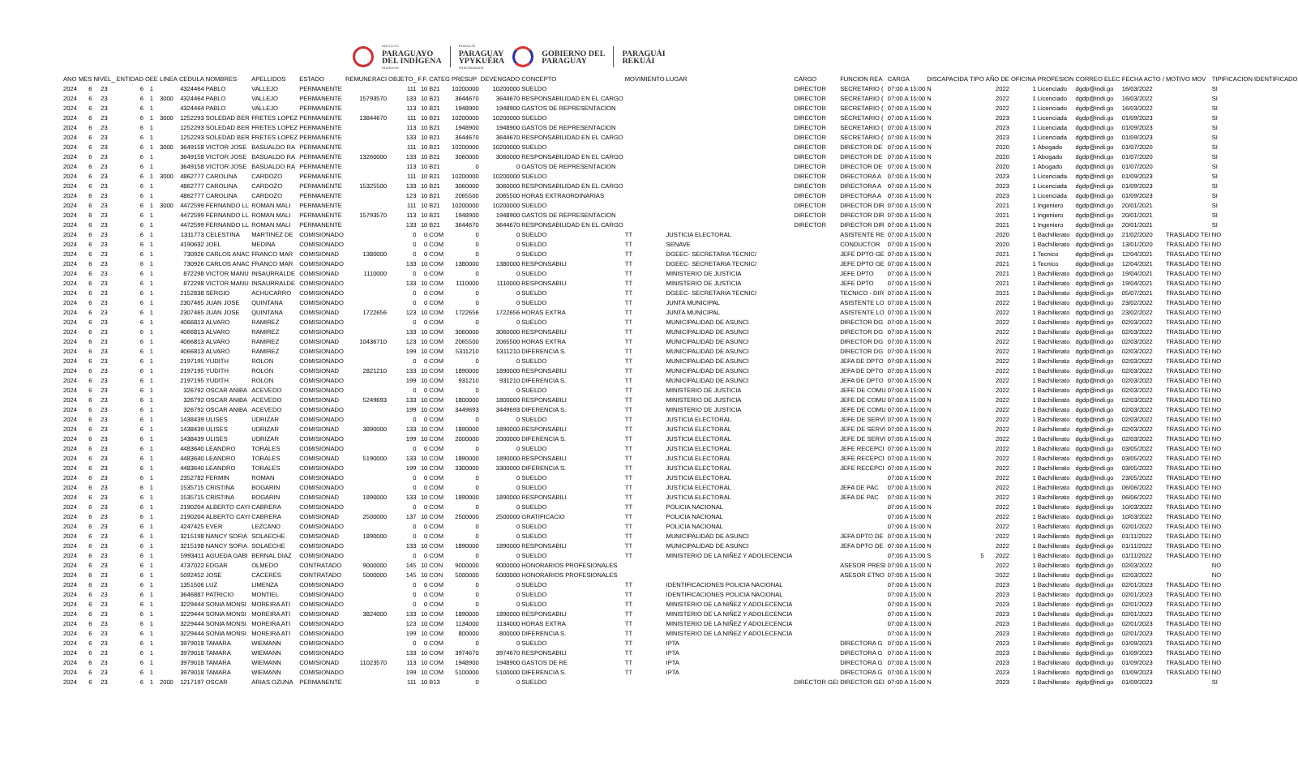INSTITUTO
PARAGUAYO
DEL INDÍGENA
PARAGUAY
PARAGUÁI
PARAGUAY
YPYKUÉRA
ÑANGAREKOHA
GOBIERNO DEL
PARAGUAY
PARAGUÁI
REKUÁI
| ANO | MES | NIVEL_ | ENTIDAD | OEE | LINEA | CEDULA | NOMBRES | APELLIDOS | ESTADO | REMUNERACI | OBJETO_ | F.F. | CATEG | PRESUP | DEVENGADO | CONCEPTO | MOVIMIENTO | LUGAR | CARGO | FUNCION REA | CARGA | DISCAPACIDA | TIPO | AÑO DE | OFICINA | PROFESION | CORREO ELEC | FECHA ACTO / | MOTIVO MOV | TIPIFICACION | IDENTIFICADO |
| --- | --- | --- | --- | --- | --- | --- | --- | --- | --- | --- | --- | --- | --- | --- | --- | --- | --- | --- | --- | --- | --- | --- | --- | --- | --- | --- | --- | --- | --- | --- | --- |
| 2024 | 6 | 23 | 6 | 1 | | 4324464 | PABLO | VALLEJO | PERMANENTE | | 111 | 10 | B21 | 10200000 | 10200000 | SUELDO | | | DIRECTOR | SECRETARIO ( | 07:00 A 15:00 | N | | 2022 | 1 | Licenciado | dgdp@indi.go | 16/03/2022 | | SI | |
| 2024 | 6 | 23 | 6 | 1 | 3000 | 4324464 | PABLO | VALLEJO | PERMANENTE | 15793570 | 133 | 10 | B21 | 3644670 | 3644670 | RESPONSABILIDAD EN EL CARGO | | | DIRECTOR | SECRETARIO ( | 07:00 A 15:00 | N | | 2022 | 1 | Licenciado | dgdp@indi.go | 16/03/2022 | | SI | |
| 2024 | 6 | 23 | 6 | 1 | | 4324464 | PABLO | VALLEJO | PERMANENTE | | 113 | 10 | B21 | 1948900 | 1948900 | GASTOS DE REPRESENTACION | | | DIRECTOR | SECRETARIO ( | 07:00 A 15:00 | N | | 2022 | 1 | Licenciado | dgdp@indi.go | 16/03/2022 | | SI | |
| 2024 | 6 | 23 | 6 | 1 | 3000 | 1252293 | SOLEDAD BER | FRETES LOPEZ | PERMANENTE | 13844670 | 111 | 10 | B21 | 10200000 | 10200000 | SUELDO | | | DIRECTOR | SECRETARIO ( | 07:00 A 15:00 | N | | 2023 | 1 | Licenciada | dgdp@indi.go | 01/09/2023 | | SI | |
| 2024 | 6 | 23 | 6 | 1 | | 1252293 | SOLEDAD BER | FRETES LOPEZ | PERMANENTE | | 113 | 10 | B21 | 1948900 | 1948900 | GASTOS DE REPRESENTACION | | | DIRECTOR | SECRETARIO ( | 07:00 A 15:00 | N | | 2023 | 1 | Licenciada | dgdp@indi.go | 01/09/2023 | | SI | |
| 2024 | 6 | 23 | 6 | 1 | | 1252293 | SOLEDAD BER | FRETES LOPEZ | PERMANENTE | | 133 | 10 | B21 | 3644670 | 3644670 | RESPONSABILIDAD EN EL CARGO | | | DIRECTOR | SECRETARIO ( | 07:00 A 15:00 | N | | 2023 | 1 | Licenciada | dgdp@indi.go | 01/09/2023 | | SI | |
| 2024 | 6 | 23 | 6 | 1 | 3000 | 3649158 | VICTOR JOSE | BASUALDO RA | PERMANENTE | | 111 | 10 | B21 | 10200000 | 10200000 | SUELDO | | | DIRECTOR | DIRECTOR DE | 07:00 A 15:00 | N | | 2020 | 1 | Abogado | dgdp@indi.go | 01/07/2020 | | SI | |
| 2024 | 6 | 23 | 6 | 1 | | 3649158 | VICTOR JOSE | BASUALDO RA | PERMANENTE | 13260000 | 133 | 10 | B21 | 3060000 | 3060000 | RESPONSABILIDAD EN EL CARGO | | | DIRECTOR | DIRECTOR DE | 07:00 A 15:00 | N | | 2020 | 1 | Abogado | dgdp@indi.go | 01/07/2020 | | SI | |
| 2024 | 6 | 23 | 6 | 1 | | 3649158 | VICTOR JOSE | BASUALDO RA | PERMANENTE | | 113 | 10 | B21 | 0 | 0 | GASTOS DE REPRESENTACION | | | DIRECTOR | DIRECTOR DE | 07:00 A 15:00 | N | | 2020 | 1 | Abogado | dgdp@indi.go | 01/07/2020 | | SI | |
| 2024 | 6 | 23 | 6 | 1 | 3000 | 4862777 | CAROLINA | CARDOZO | PERMANENTE | | 111 | 10 | B21 | 10200000 | 10200000 | SUELDO | | | DIRECTOR | DIRECTORA A | 07:00 A 15:00 | N | | 2023 | 1 | Licenciada | dgdp@indi.go | 01/09/2023 | | SI | |
| 2024 | 6 | 23 | 6 | 1 | | 4862777 | CAROLINA | CARDOZO | PERMANENTE | 15325500 | 133 | 10 | B21 | 3060000 | 3060000 | RESPONSABILIDAD EN EL CARGO | | | DIRECTOR | DIRECTORA A | 07:00 A 15:00 | N | | 2023 | 1 | Licenciada | dgdp@indi.go | 01/09/2023 | | SI | |
| 2024 | 6 | 23 | 6 | 1 | | 4862777 | CAROLINA | CARDOZO | PERMANENTE | | 123 | 10 | B21 | 2065500 | 2065500 | HORAS EXTRAORDINARIAS | | | DIRECTOR | DIRECTORA A | 07:00 A 15:00 | N | | 2023 | 1 | Licenciada | dgdp@indi.go | 01/09/2023 | | SI | |
| 2024 | 6 | 23 | 6 | 1 | 3000 | 4472599 | FERNANDO LL | ROMAN MALI | PERMANENTE | | 111 | 10 | B21 | 10200000 | 10200000 | SUELDO | | | DIRECTOR | DIRECTOR DIR | 07:00 A 15:00 | N | | 2021 | 1 | Ingeniero | dgdp@indi.go | 20/01/2021 | | SI | |
| 2024 | 6 | 23 | 6 | 1 | | 4472599 | FERNANDO LL | ROMAN MALI | PERMANENTE | 15793570 | 113 | 10 | B21 | 1948900 | 1948900 | GASTOS DE REPRESENTACION | | | DIRECTOR | DIRECTOR DIR | 07:00 A 15:00 | N | | 2021 | 1 | Ingeniero | dgdp@indi.go | 20/01/2021 | | SI | |
| 2024 | 6 | 23 | 6 | 1 | | 4472599 | FERNANDO LL | ROMAN MALI | PERMANENTE | | 133 | 10 | B21 | 3644670 | 3644670 | RESPONSABILIDAD EN EL CARGO | | | DIRECTOR | DIRECTOR DIR | 07:00 A 15:00 | N | | 2021 | 1 | Ingeniero | dgdp@indi.go | 20/01/2021 | | SI | |
| 2024 | 6 | 23 | 6 | 1 | | 1311773 | CELESTINA | MARTINEZ DE | COMISIONADO | | 0 | 0 | COM | 0 | 0 | SUELDO | TT | JUSTICIA ELECTORAL | | ASISTENTE RE | 07:00 A 15:00 | N | | 2020 | 1 | Bachillerato | dgdp@indi.go | 21/02/2020 | TRASLADO TEI | NO | |
| 2024 | 6 | 23 | 6 | 1 | | 4190632 | JOEL | MEDINA | COMISIONADO | | 0 | 0 | COM | 0 | 0 | SUELDO | TT | SENAVE | | CONDUCTOR | 07:00 A 15:00 | N | | 2020 | 1 | Bachillerato | dgdp@indi.go | 13/01/2020 | TRASLADO TEI | NO | |
| 2024 | 6 | 23 | 6 | 1 | | 730926 | CARLOS ANAC | FRANCO MAR | COMISIONAD | 1380000 | 0 | 0 | COM | 0 | 0 | SUELDO | TT | DGEEC- SECRETARIA TECNIC/ | | JEFE DPTO GE | 07:00 A 15:00 | N | | 2021 | 1 | Tecnico | dgdp@indi.go | 12/04/2021 | TRASLADO TEI | NO | |
| 2024 | 6 | 23 | 6 | 1 | | 730926 | CARLOS ANAC | FRANCO MAR | COMISIONADO | | 133 | 10 | COM | 1380000 | 1380000 | RESPONSABILI | TT | DGEEC- SECRETARIA TECNIC/ | | JEFE DPTO GE | 07:00 A 15:00 | N | | 2021 | 1 | Tecnico | dgdp@indi.go | 12/04/2021 | TRASLADO TEI | NO | |
| 2024 | 6 | 23 | 6 | 1 | | 872298 | VICTOR MANU | INSAURRALDE | COMISIONAD | 1110000 | 0 | 0 | COM | 0 | 0 | SUELDO | TT | MINISTERIO DE JUSTICIA | | JEFE DPTO | 07:00 A 15:00 | N | | 2021 | 1 | Bachillerato | dgdp@indi.go | 19/04/2021 | TRASLADO TEI | NO | |
| 2024 | 6 | 23 | 6 | 1 | | 872298 | VICTOR MANU | INSAURRALDE | COMISIONADO | | 133 | 10 | COM | 1110000 | 1110000 | RESPONSABILI | TT | MINISTERIO DE JUSTICIA | | JEFE DPTO | 07:00 A 15:00 | N | | 2021 | 1 | Bachillerato | dgdp@indi.go | 19/04/2021 | TRASLADO TEI | NO | |
| 2024 | 6 | 23 | 6 | 1 | | 2152838 | SERGIO | ACHUCARRO | COMISIONADO | | 0 | 0 | COM | 0 | 0 | SUELDO | TT | DGEEC- SECRETARIA TECNIC/ | | TECNICO - DIR | 07:00 A 15:00 | N | | 2021 | 1 | Bachillerato | dgdp@indi.go | 05/07/2021 | TRASLADO TEI | NO | |
| 2024 | 6 | 23 | 6 | 1 | | 2307465 | JUAN JOSE | QUINTANA | COMISIONADO | | 0 | 0 | COM | 0 | 0 | SUELDO | TT | JUNTA MUNICIPAL | | ASISTENTE LO | 07:00 A 15:00 | N | | 2022 | 1 | Bachillerato | dgdp@indi.go | 23/02/2022 | TRASLADO TEI | NO | |
| 2024 | 6 | 23 | 6 | 1 | | 2307465 | JUAN JOSE | QUINTANA | COMISIONAD | 1722656 | 123 | 10 | COM | 1722656 | 1722656 | HORAS EXTRA | TT | JUNTA MUNICIPAL | | ASISTENTE LO | 07:00 A 15:00 | N | | 2022 | 1 | Bachillerato | dgdp@indi.go | 23/02/2022 | TRASLADO TEI | NO | |
| 2024 | 6 | 23 | 6 | 1 | | 4066813 | ALVARO | RAMIREZ | COMISIONADO | | 0 | 0 | COM | 0 | 0 | SUELDO | TT | MUNICIPALIDAD DE ASUNCI | | DIRECTOR DG | 07:00 A 15:00 | N | | 2022 | 1 | Bachillerato | dgdp@indi.go | 02/03/2022 | TRASLADO TEI | NO | |
| 2024 | 6 | 23 | 6 | 1 | | 4066813 | ALVARO | RAMIREZ | COMISIONADO | | 133 | 10 | COM | 3060000 | 3060000 | RESPONSABILI | TT | MUNICIPALIDAD DE ASUNCI | | DIRECTOR DG | 07:00 A 15:00 | N | | 2022 | 1 | Bachillerato | dgdp@indi.go | 02/03/2022 | TRASLADO TEI | NO | |
| 2024 | 6 | 23 | 6 | 1 | | 4066813 | ALVARO | RAMIREZ | COMISIONAD | 10436710 | 123 | 10 | COM | 2065500 | 2065500 | HORAS EXTRA | TT | MUNICIPALIDAD DE ASUNCI | | DIRECTOR DG | 07:00 A 15:00 | N | | 2022 | 1 | Bachillerato | dgdp@indi.go | 02/03/2022 | TRASLADO TEI | NO | |
| 2024 | 6 | 23 | 6 | 1 | | 4066813 | ALVARO | RAMIREZ | COMISIONADO | | 199 | 10 | COM | 5311210 | 5311210 | DIFERENCIA S. | TT | MUNICIPALIDAD DE ASUNCI | | DIRECTOR DG | 07:00 A 15:00 | N | | 2022 | 1 | Bachillerato | dgdp@indi.go | 02/03/2022 | TRASLADO TEI | NO | |
| 2024 | 6 | 23 | 6 | 1 | | 2197195 | YUDITH | ROLON | COMISIONADO | | 0 | 0 | COM | 0 | 0 | SUELDO | TT | MUNICIPALIDAD DE ASUNCI | | JEFA DE DPTO | 07:00 A 15:00 | N | | 2022 | 1 | Bachillerato | dgdp@indi.go | 02/03/2022 | TRASLADO TEI | NO | |
| 2024 | 6 | 23 | 6 | 1 | | 2197195 | YUDITH | ROLON | COMISIONAD | 2821210 | 133 | 10 | COM | 1890000 | 1890000 | RESPONSABILI | TT | MUNICIPALIDAD DE ASUNCI | | JEFA DE DPTO | 07:00 A 15:00 | N | | 2022 | 1 | Bachillerato | dgdp@indi.go | 02/03/2022 | TRASLADO TEI | NO | |
| 2024 | 6 | 23 | 6 | 1 | | 2197195 | YUDITH | ROLON | COMISIONADO | | 199 | 10 | COM | 931210 | 931210 | DIFERENCIA S. | TT | MUNICIPALIDAD DE ASUNCI | | JEFA DE DPTO | 07:00 A 15:00 | N | | 2022 | 1 | Bachillerato | dgdp@indi.go | 02/03/2022 | TRASLADO TEI | NO | |
| 2024 | 6 | 23 | 6 | 1 | | 326792 | OSCAR ANIBA | ACEVEDO | COMISIONADO | | 0 | 0 | COM | 0 | 0 | SUELDO | TT | MINISTERIO DE JUSTICIA | | JEFE DE COMU | 07:00 A 15:00 | N | | 2022 | 1 | Bachillerato | dgdp@indi.go | 02/03/2022 | TRASLADO TEI | NO | |
| 2024 | 6 | 23 | 6 | 1 | | 326792 | OSCAR ANIBA | ACEVEDO | COMISIONAD | 5249693 | 133 | 10 | COM | 1800000 | 1800000 | RESPONSABILI | TT | MINISTERIO DE JUSTICIA | | JEFE DE COMU | 07:00 A 15:00 | N | | 2022 | 1 | Bachillerato | dgdp@indi.go | 02/03/2022 | TRASLADO TEI | NO | |
| 2024 | 6 | 23 | 6 | 1 | | 326792 | OSCAR ANIBA | ACEVEDO | COMISIONADO | | 199 | 10 | COM | 3449693 | 3449693 | DIFERENCIA S. | TT | MINISTERIO DE JUSTICIA | | JEFE DE COMU | 07:00 A 15:00 | N | | 2022 | 1 | Bachillerato | dgdp@indi.go | 02/03/2022 | TRASLADO TEI | NO | |
| 2024 | 6 | 23 | 6 | 1 | | 1438439 | ULISES | UDRIZAR | COMISIONADO | | 0 | 0 | COM | 0 | 0 | SUELDO | TT | JUSTICIA ELECTORAL | | JEFE DE SERVI | 07:00 A 15:00 | N | | 2022 | 1 | Bachillerato | dgdp@indi.go | 02/03/2022 | TRASLADO TEI | NO | |
| 2024 | 6 | 23 | 6 | 1 | | 1438439 | ULISES | UDRIZAR | COMISIONAD | 3890000 | 133 | 10 | COM | 1890000 | 1890000 | RESPONSABILI | TT | JUSTICIA ELECTORAL | | JEFE DE SERVI | 07:00 A 15:00 | N | | 2022 | 1 | Bachillerato | dgdp@indi.go | 02/03/2022 | TRASLADO TEI | NO | |
| 2024 | 6 | 23 | 6 | 1 | | 1438439 | ULISES | UDRIZAR | COMISIONADO | | 199 | 10 | COM | 2000000 | 2000000 | DIFERENCIA S. | TT | JUSTICIA ELECTORAL | | JEFE DE SERVI | 07:00 A 15:00 | N | | 2022 | 1 | Bachillerato | dgdp@indi.go | 02/03/2022 | TRASLADO TEI | NO | |
| 2024 | 6 | 23 | 6 | 1 | | 4483640 | LEANDRO | TORALES | COMISIONADO | | 0 | 0 | COM | 0 | 0 | SUELDO | TT | JUSTICIA ELECTORAL | | JEFE RECEPCI | 07:00 A 15:00 | N | | 2022 | 1 | Bachillerato | dgdp@indi.go | 03/05/2022 | TRASLADO TEI | NO | |
| 2024 | 6 | 23 | 6 | 1 | | 4483640 | LEANDRO | TORALES | COMISIONAD | 5190000 | 133 | 10 | COM | 1890000 | 1890000 | RESPONSABILI | TT | JUSTICIA ELECTORAL | | JEFE RECEPCI | 07:00 A 15:00 | N | | 2022 | 1 | Bachillerato | dgdp@indi.go | 03/05/2022 | TRASLADO TEI | NO | |
| 2024 | 6 | 23 | 6 | 1 | | 4483640 | LEANDRO | TORALES | COMISIONADO | | 199 | 10 | COM | 3300000 | 3300000 | DIFERENCIA S. | TT | JUSTICIA ELECTORAL | | JEFE RECEPCI | 07:00 A 15:00 | N | | 2022 | 1 | Bachillerato | dgdp@indi.go | 03/05/2022 | TRASLADO TEI | NO | |
| 2024 | 6 | 23 | 6 | 1 | | 2352782 | FERMIN | ROMAN | COMISIONADO | | 0 | 0 | COM | 0 | 0 | SUELDO | TT | JUSTICIA ELECTORAL | | | 07:00 A 15:00 | N | | 2022 | 1 | Bachillerato | dgdp@indi.go | 23/05/2022 | TRASLADO TEI | NO | |
| 2024 | 6 | 23 | 6 | 1 | | 1535715 | CRISTINA | BOGARIN | COMISIONADO | | 0 | 0 | COM | 0 | 0 | SUELDO | TT | JUSTICIA ELECTORAL | | JEFA DE PAC | 07:00 A 15:00 | N | | 2022 | 1 | Bachillerato | dgdp@indi.go | 06/06/2022 | TRASLADO TEI | NO | |
| 2024 | 6 | 23 | 6 | 1 | | 1535715 | CRISTINA | BOGARIN | COMISIONAD | 1890000 | 133 | 10 | COM | 1890000 | 1890000 | RESPONSABILI | TT | JUSTICIA ELECTORAL | | JEFA DE PAC | 07:00 A 15:00 | N | | 2022 | 1 | Bachillerato | dgdp@indi.go | 06/06/2022 | TRASLADO TEI | NO | |
| 2024 | 6 | 23 | 6 | 1 | | 2190204 | ALBERTO CAYI | CABRERA | COMISIONADO | | 0 | 0 | COM | 0 | 0 | SUELDO | TT | POLICIA NACIONAL | | | 07:00 A 15:00 | N | | 2022 | 1 | Bachillerato | dgdp@indi.go | 10/03/2022 | TRASLADO TEI | NO | |
| 2024 | 6 | 23 | 6 | 1 | | 2190204 | ALBERTO CAYI | CABRERA | COMISIONAD | 2500000 | 137 | 10 | COM | 2500000 | 2500000 | GRATIFICACIO | TT | POLICIA NACIONAL | | | 07:00 A 15:00 | N | | 2022 | 1 | Bachillerato | dgdp@indi.go | 10/03/2022 | TRASLADO TEI | NO | |
| 2024 | 6 | 23 | 6 | 1 | | 4247425 | EVER | LEZCANO | COMISIONADO | | 0 | 0 | COM | 0 | 0 | SUELDO | TT | POLICIA NACIONAL | | | 07:00 A 15:00 | N | | 2022 | 1 | Bachillerato | dgdp@indi.go | 02/01/2022 | TRASLADO TEI | NO | |
| 2024 | 6 | 23 | 6 | 1 | | 3215198 | NANCY SOFIA | SOLAECHE | COMISIONAD | 1890000 | 0 | 0 | COM | 0 | 0 | SUELDO | TT | MUNICIPALIDAD DE ASUNCI | | JEFA DPTO DE | 07:00 A 15:00 | N | | 2022 | 1 | Bachillerato | dgdp@indi.go | 01/11/2022 | TRASLADO TEI | NO | |
| 2024 | 6 | 23 | 6 | 1 | | 3215198 | NANCY SOFIA | SOLAECHE | COMISIONADO | | 133 | 10 | COM | 1890000 | 1890000 | RESPONSABILI | TT | MUNICIPALIDAD DE ASUNCI | | JEFA DPTO DE | 07:00 A 15:00 | N | | 2022 | 1 | Bachillerato | dgdp@indi.go | 01/11/2022 | TRASLADO TEI | NO | |
| 2024 | 6 | 23 | 6 | 1 | | 5993411 | AGUEDA GABI | BERNAL DIAZ | COMISIONADO | | 0 | 0 | COM | 0 | 0 | SUELDO | TT | MINISTERIO DE LA NIÑEZ Y ADOLECENCIA | | | 07:00 A 15:00 | S | 5 | 2022 | 1 | Bachillerato | dgdp@indi.go | 01/11/2022 | TRASLADO TEI | NO | |
| 2024 | 6 | 23 | 6 | 1 | | 4737022 | EDGAR | OLMEDO | CONTRATADO | 9000000 | 145 | 10 | CON | 9000000 | 9000000 | HONORARIOS PROFESIONALES | | | | ASESOR PRESI | 07:00 A 15:00 | N | | 2022 | 1 | Bachillerato | dgdp@indi.go | 02/03/2022 | | NO | |
| 2024 | 6 | 23 | 6 | 1 | | 5092452 | JOSE | CACERES | CONTRATADO | 5000000 | 145 | 10 | CON | 5000000 | 5000000 | HONORARIOS PROFESIONALES | | | | ASESOR ETNO | 07:00 A 15:00 | N | | 2022 | 1 | Bachillerato | dgdp@indi.go | 02/03/2022 | | NO | |
| 2024 | 6 | 23 | 6 | 1 | | 1351506 | LUZ | LIMENZA | COMISIONADO | | 0 | 0 | COM | 0 | 0 | SUELDO | TT | IDENTIFICACIONES POLICIA NACIONAL | | | 07:00 A 15:00 | N | | 2023 | 1 | Bachillerato | dgdp@indi.go | 02/01/2023 | TRASLADO TEI | NO | |
| 2024 | 6 | 23 | 6 | 1 | | 3646887 | PATRICIO | MONTIEL | COMISIONADO | | 0 | 0 | COM | 0 | 0 | SUELDO | TT | IDENTIFICACIONES POLICIA NACIONAL | | | 07:00 A 15:00 | N | | 2023 | 1 | Bachillerato | dgdp@indi.go | 02/01/2023 | TRASLADO TEI | NO | |
| 2024 | 6 | 23 | 6 | 1 | | 3229444 | SONIA MONSI | MOREIRA ATI | COMISIONADO | | 0 | 0 | COM | 0 | 0 | SUELDO | TT | MINISTERIO DE LA NIÑEZ Y ADOLECENCIA | | | 07:00 A 15:00 | N | | 2023 | 1 | Bachillerato | dgdp@indi.go | 02/01/2023 | TRASLADO TEI | NO | |
| 2024 | 6 | 23 | 6 | 1 | | 3229444 | SONIA MONSI | MOREIRA ATI | COMISIONAD | 3824000 | 133 | 10 | COM | 1890000 | 1890000 | RESPONSABILI | TT | MINISTERIO DE LA NIÑEZ Y ADOLECENCIA | | | 07:00 A 15:00 | N | | 2023 | 1 | Bachillerato | dgdp@indi.go | 02/01/2023 | TRASLADO TEI | NO | |
| 2024 | 6 | 23 | 6 | 1 | | 3229444 | SONIA MONSI | MOREIRA ATI | COMISIONADO | | 123 | 10 | COM | 1134000 | 1134000 | HORAS EXTRA | TT | MINISTERIO DE LA NIÑEZ Y ADOLECENCIA | | | 07:00 A 15:00 | N | | 2023 | 1 | Bachillerato | dgdp@indi.go | 02/01/2023 | TRASLADO TEI | NO | |
| 2024 | 6 | 23 | 6 | 1 | | 3229444 | SONIA MONSI | MOREIRA ATI | COMISIONADO | | 199 | 10 | COM | 800000 | 800000 | DIFERENCIA S. | TT | MINISTERIO DE LA NIÑEZ Y ADOLECENCIA | | | 07:00 A 15:00 | N | | 2023 | 1 | Bachillerato | dgdp@indi.go | 02/01/2023 | TRASLADO TEI | NO | |
| 2024 | 6 | 23 | 6 | 1 | | 3979018 | TAMARA | WIEMANN | COMISIONADO | | 0 | 0 | COM | 0 | 0 | SUELDO | TT | IPTA | | DIRECTORA G | 07:00 A 15:00 | N | | 2023 | 1 | Bachillerato | dgdp@indi.go | 01/09/2023 | TRASLADO TEI | NO | |
| 2024 | 6 | 23 | 6 | 1 | | 3979018 | TAMARA | WIEMANN | COMISIONADO | | 133 | 10 | COM | 3974670 | 3974670 | RESPONSABILI | TT | IPTA | | DIRECTORA G | 07:00 A 15:00 | N | | 2023 | 1 | Bachillerato | dgdp@indi.go | 01/09/2023 | TRASLADO TEI | NO | |
| 2024 | 6 | 23 | 6 | 1 | | 3979018 | TAMARA | WIEMANN | COMISIONAD | 11023570 | 113 | 10 | COM | 1948900 | 1948900 | GASTOS DE RE | TT | IPTA | | DIRECTORA G | 07:00 A 15:00 | N | | 2023 | 1 | Bachillerato | dgdp@indi.go | 01/09/2023 | TRASLADO TEI | NO | |
| 2024 | 6 | 23 | 6 | 1 | | 3979018 | TAMARA | WIEMANN | COMISIONADO | | 199 | 10 | COM | 5100000 | 5100000 | DIFERENCIA S. | TT | IPTA | | DIRECTORA G | 07:00 A 15:00 | N | | 2023 | 1 | Bachillerato | dgdp@indi.go | 01/09/2023 | TRASLADO TEI | NO | |
| 2024 | 6 | 23 | 6 | 1 | 2000 | 1217197 | OSCAR | ARIAS OZUNA | PERMANENTE | | 111 | 10 | B13 | 0 | 0 | SUELDO | | | DIRECTOR GEI | DIRECTOR GEI | 07:00 A 15:00 | N | | 2023 | 1 | Bachillerato | dgdp@indi.go | 01/09/2023 | | SI | |